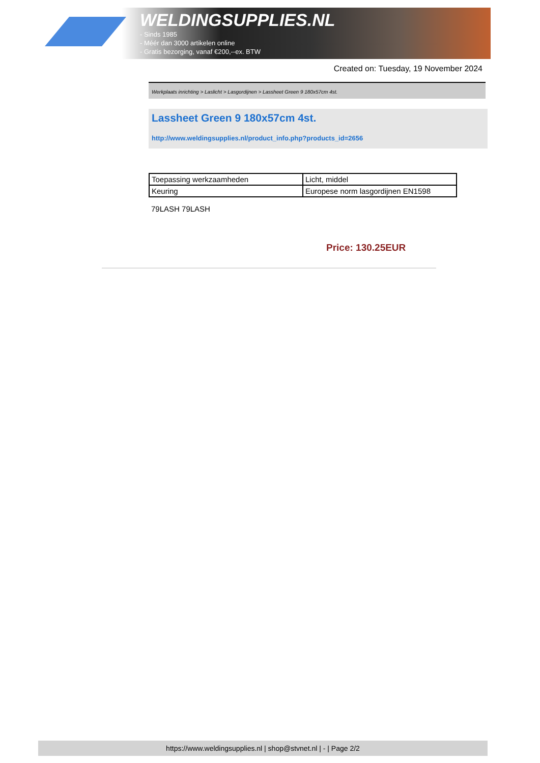WELDINGSUPPLIES.NL
- Sinds 1985
- Méér dan 3000 artikelen online
- Gratis bezorging, vanaf €200,--ex. BTW
Created on: Tuesday, 19 November 2024
Werkplaats inrichting > Laslicht > Lasgordijnen > Lassheet Green 9 180x57cm 4st.
Lassheet Green 9 180x57cm 4st.
http://www.weldingsupplies.nl/product_info.php?products_id=2656
| Toepassing werkzaamheden | Licht, middel |
| Keuring | Europese norm lasgordijnen EN1598 |
79LASH 79LASH
Price: 130.25EUR
https://www.weldingsupplies.nl | shop@stvnet.nl | - | Page 2/2